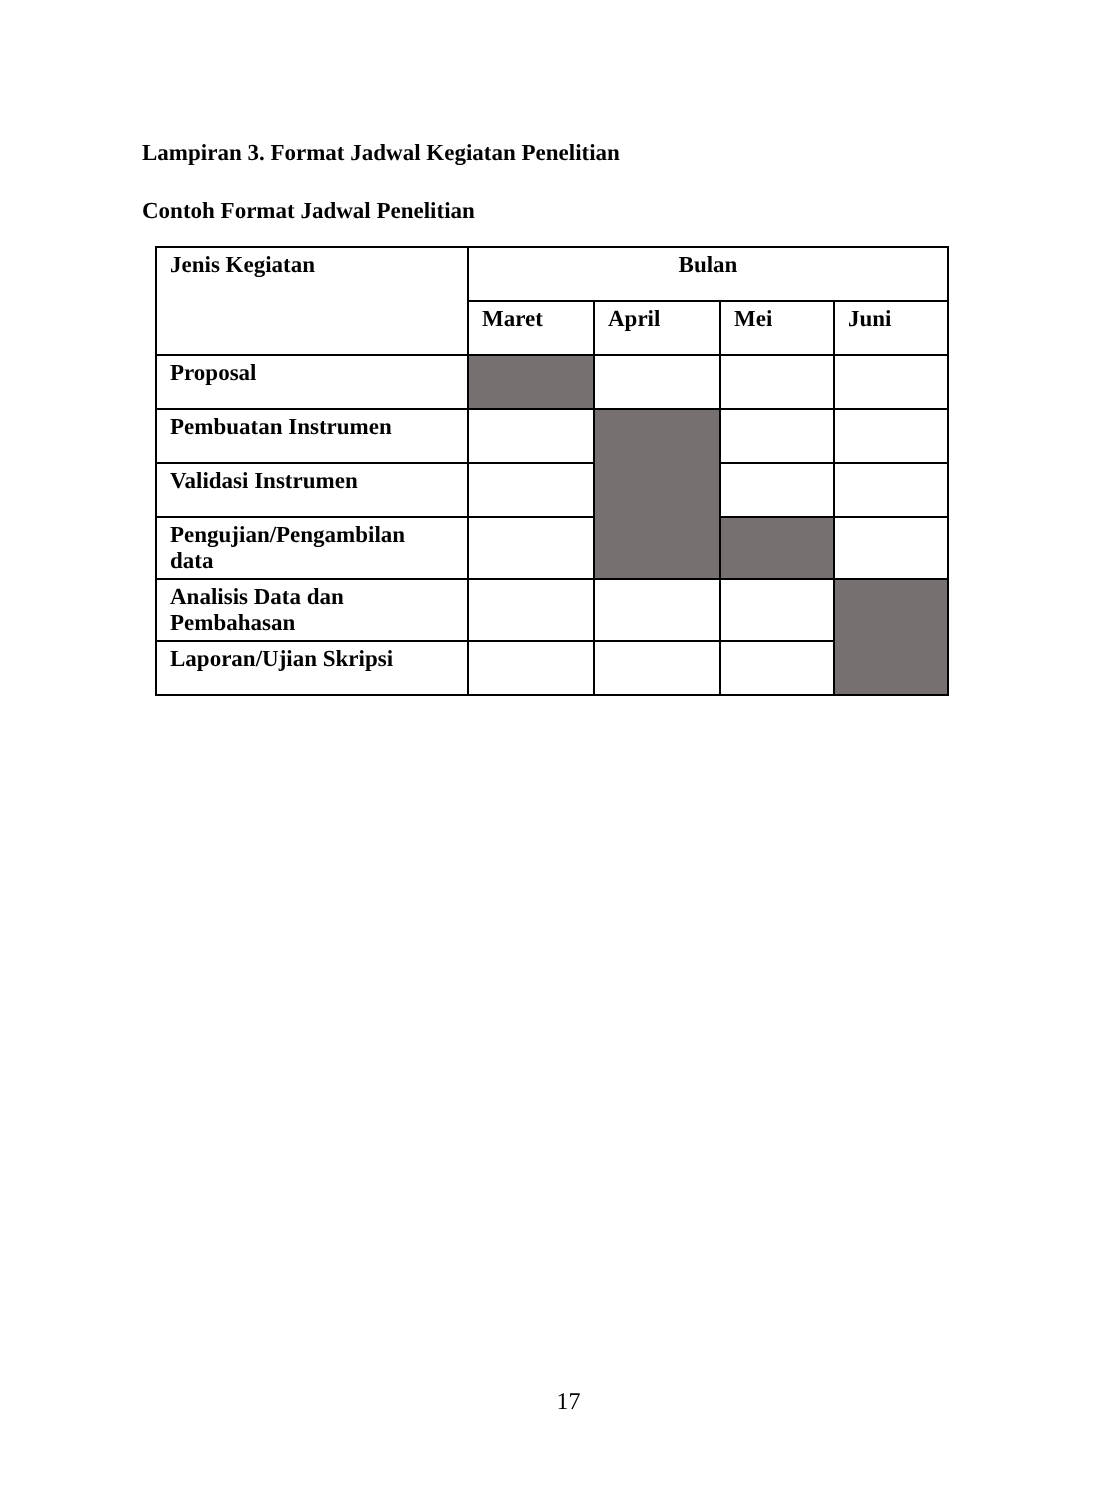Lampiran 3. Format Jadwal Kegiatan Penelitian
Contoh Format Jadwal Penelitian
| Jenis Kegiatan | Bulan | | | |
| --- | --- | --- | --- | --- |
| | Maret | April | Mei | Juni |
| Proposal | | | | |
| Pembuatan Instrumen | | | | |
| Validasi Instrumen | | | | |
| Pengujian/Pengambilan data | | | | |
| Analisis Data dan Pembahasan | | | | |
| Laporan/Ujian Skripsi | | | | |
17